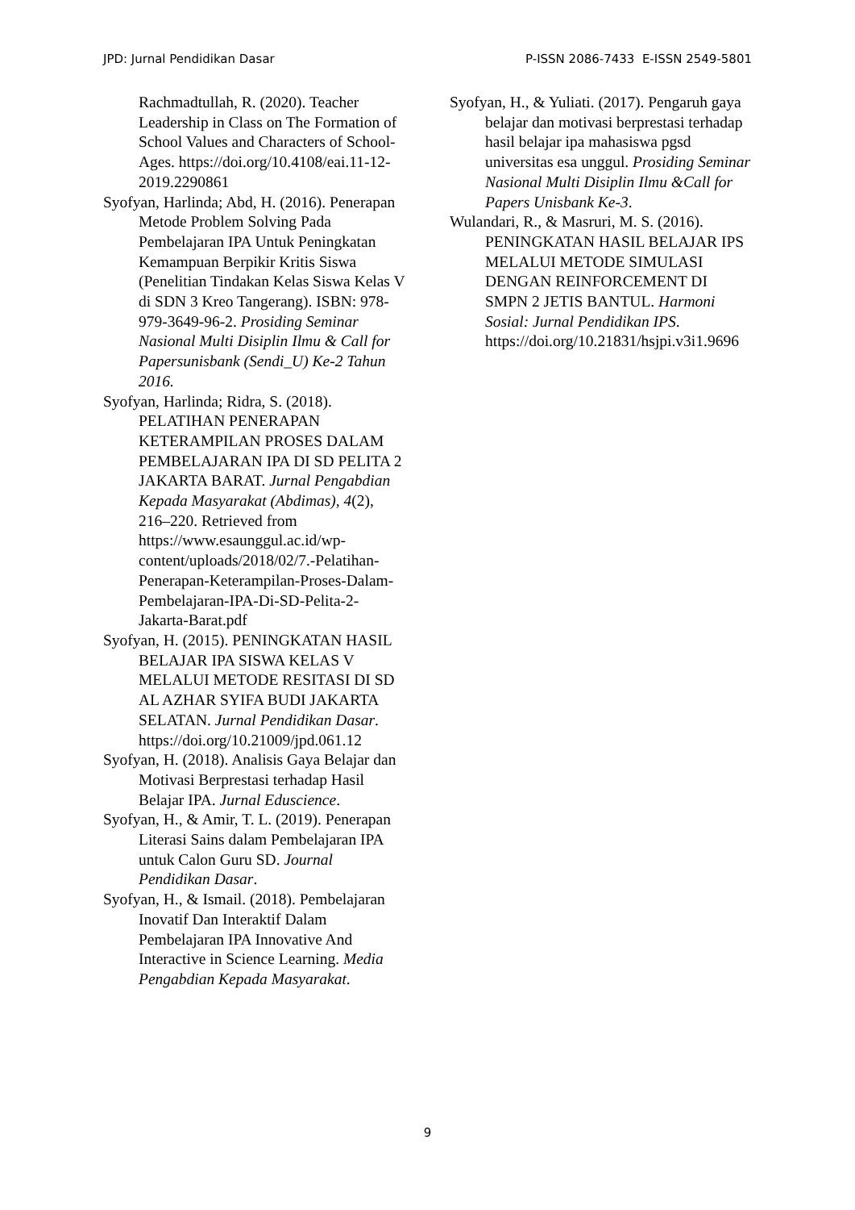JPD: Jurnal Pendidikan Dasar P-ISSN 2086-7433 E-ISSN 2549-5801
Rachmadtullah, R. (2020). Teacher Leadership in Class on The Formation of School Values and Characters of School-Ages. https://doi.org/10.4108/eai.11-12-2019.2290861
Syofyan, Harlinda; Abd, H. (2016). Penerapan Metode Problem Solving Pada Pembelajaran IPA Untuk Peningkatan Kemampuan Berpikir Kritis Siswa (Penelitian Tindakan Kelas Siswa Kelas V di SDN 3 Kreo Tangerang). ISBN: 978-979-3649-96-2. Prosiding Seminar Nasional Multi Disiplin Ilmu & Call for Papersunisbank (Sendi_U) Ke-2 Tahun 2016.
Syofyan, Harlinda; Ridra, S. (2018). PELATIHAN PENERAPAN KETERAMPILAN PROSES DALAM PEMBELAJARAN IPA DI SD PELITA 2 JAKARTA BARAT. Jurnal Pengabdian Kepada Masyarakat (Abdimas), 4(2), 216–220. Retrieved from https://www.esaunggul.ac.id/wp-content/uploads/2018/02/7.-Pelatihan-Penerapan-Keterampilan-Proses-Dalam-Pembelajaran-IPA-Di-SD-Pelita-2-Jakarta-Barat.pdf
Syofyan, H. (2015). PENINGKATAN HASIL BELAJAR IPA SISWA KELAS V MELALUI METODE RESITASI DI SD AL AZHAR SYIFA BUDI JAKARTA SELATAN. Jurnal Pendidikan Dasar. https://doi.org/10.21009/jpd.061.12
Syofyan, H. (2018). Analisis Gaya Belajar dan Motivasi Berprestasi terhadap Hasil Belajar IPA. Jurnal Eduscience.
Syofyan, H., & Amir, T. L. (2019). Penerapan Literasi Sains dalam Pembelajaran IPA untuk Calon Guru SD. Journal Pendidikan Dasar.
Syofyan, H., & Ismail. (2018). Pembelajaran Inovatif Dan Interaktif Dalam Pembelajaran IPA Innovative And Interactive in Science Learning. Media Pengabdian Kepada Masyarakat.
Syofyan, H., & Yuliati. (2017). Pengaruh gaya belajar dan motivasi berprestasi terhadap hasil belajar ipa mahasiswa pgsd universitas esa unggul. Prosiding Seminar Nasional Multi Disiplin Ilmu &Call for Papers Unisbank Ke-3.
Wulandari, R., & Masruri, M. S. (2016). PENINGKATAN HASIL BELAJAR IPS MELALUI METODE SIMULASI DENGAN REINFORCEMENT DI SMPN 2 JETIS BANTUL. Harmoni Sosial: Jurnal Pendidikan IPS. https://doi.org/10.21831/hsjpi.v3i1.9696
9